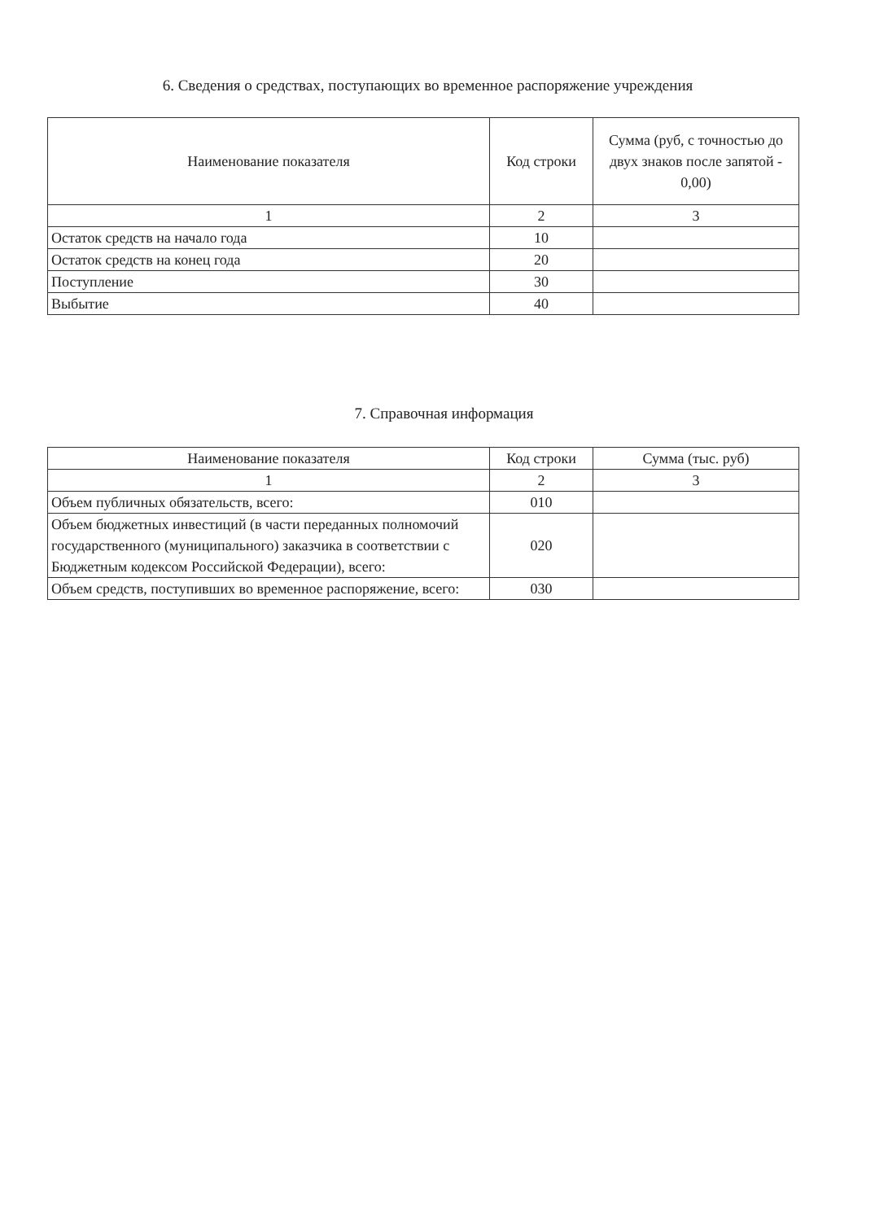6. Сведения о средствах, поступающих во временное распоряжение учреждения
| Наименование показателя | Код строки | Сумма (руб, с точностью до двух знаков после запятой - 0,00) |
| --- | --- | --- |
| 1 | 2 | 3 |
| Остаток средств на начало года | 10 | |
| Остаток средств на конец года | 20 | |
| Поступление | 30 | |
| Выбытие | 40 | |
7. Справочная информация
| Наименование показателя | Код строки | Сумма (тыс. руб) |
| --- | --- | --- |
| 1 | 2 | 3 |
| Объем публичных обязательств, всего: | 010 | |
| Объем бюджетных инвестиций (в части переданных полномочий государственного (муниципального) заказчика в соответствии с Бюджетным кодексом Российской Федерации), всего: | 020 | |
| Объем средств, поступивших во временное распоряжение, всего: | 030 | |